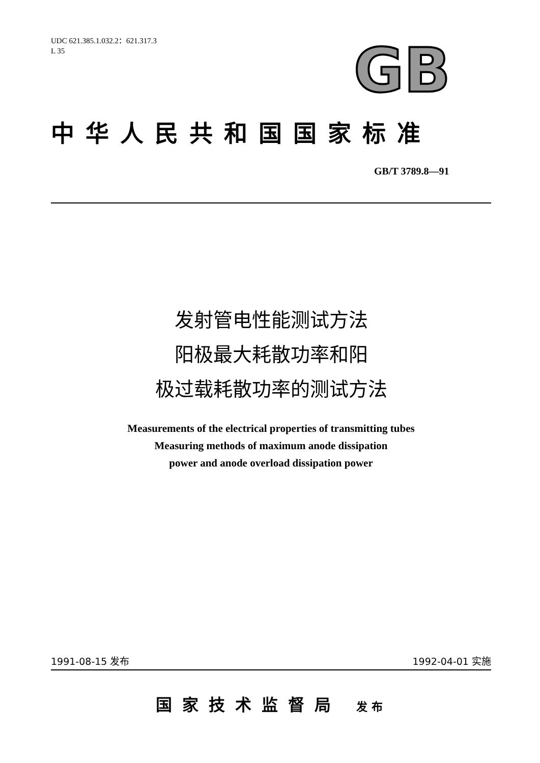UDC 621.385.1.032.2：621.317.3
L 35
GB
中华人民共和国国家标准
GB/T 3789.8—91
发射管电性能测试方法
阳极最大耗散功率和阳
极过载耗散功率的测试方法
Measurements of the electrical properties of transmitting tubes
Measuring methods of maximum anode dissipation
power and anode overload dissipation power
1991-08-15 发布 1992-04-01 实施
国家技术监督局 发布